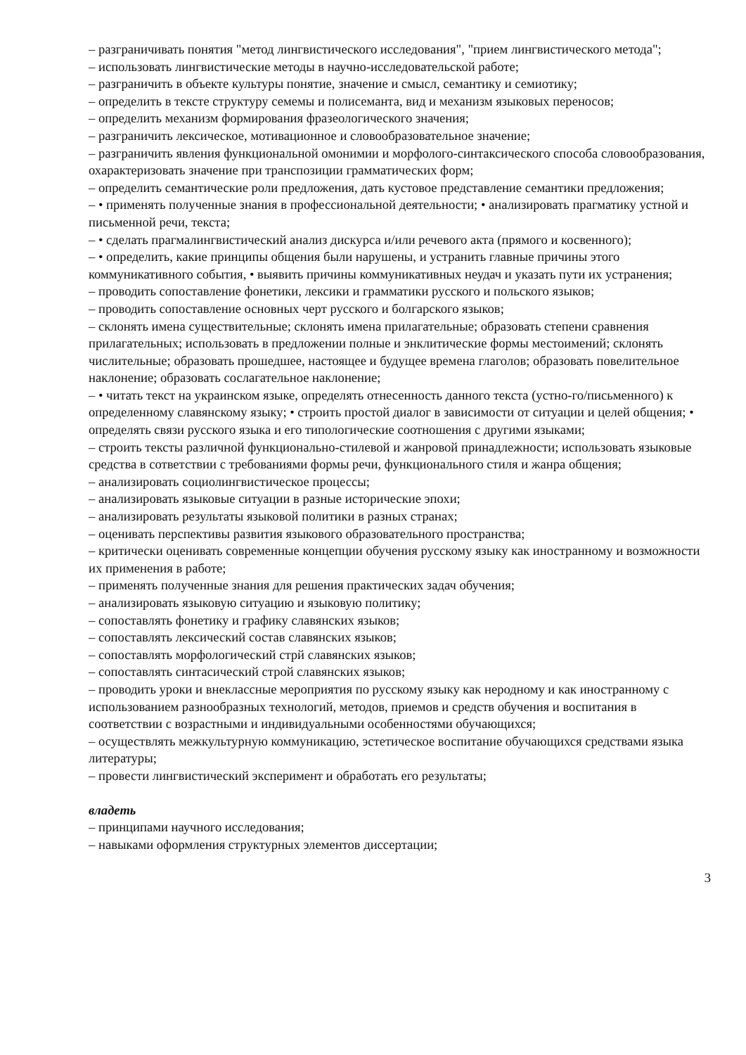– разграничивать понятия "метод лингвистического исследования", "прием лингвистического метода";
– использовать лингвистические методы в научно-исследовательской работе;
– разграничить в объекте культуры понятие, значение и смысл, семантику и семиотику;
– определить в тексте структуру семемы и полисеманта, вид и механизм языковых переносов;
– определить механизм формирования фразеологического значения;
– разграничить лексическое, мотивационное и словообразовательное значение;
– разграничить явления функциональной омонимии и морфолого-синтаксического способа словообразования, охарактеризовать значение при транспозиции грамматических форм;
– определить семантические роли предложения, дать кустовое представление семантики предложения;
– • применять полученные знания в профессиональной деятельности; • анализировать прагматику устной и письменной речи, текста;
– • сделать прагмалингвистический анализ дискурса и/или речевого акта (прямого и косвенного);
– • определить, какие принципы общения были нарушены, и устранить главные причины этого коммуникативного события, • выявить причины коммуникативных неудач и указать пути их устранения;
– проводить сопоставление фонетики, лексики и грамматики русского и польского языков;
– проводить сопоставление основных черт русского и болгарского языков;
– склонять имена существительные; склонять имена прилагательные; образовать степени сравнения прилагательных; использовать в предложении полные и энклитические формы местоимений; склонять числительные; образовать прошедшее, настоящее и будущее времена глаголов; образовать повелительное наклонение; образовать сослагательное наклонение;
– • читать текст на украинском языке, определять отнесенность данного текста (устно-го/письменного) к определенному славянскому языку; • строить простой диалог в зависимости от ситуации и целей общения; • определять связи русского языка и его типологические соотношения с другими языками;
– строить тексты различной функционально-стилевой и жанровой принадлежности; использовать языковые средства в сответствии с требованиями формы речи, функционального стиля и жанра общения;
– анализировать социолингвистическое процессы;
– анализировать языковые ситуации в разные исторические эпохи;
– анализировать результаты языковой политики в разных странах;
– оценивать перспективы развития языкового образовательного пространства;
– критически оценивать современные концепции обучения русскому языку как иностранному и возможности их применения в работе;
– применять полученные знания для решения практических задач обучения;
– анализировать языковую ситуацию и языковую политику;
– сопоставлять фонетику и графику славянских языков;
– сопоставлять лексический состав славянских языков;
– сопоставлять морфологический стрй славянских языков;
– сопоставлять синтасический строй славянских языков;
– проводить уроки и внеклассные мероприятия по русскому языку как неродному и как иностранному с использованием разнообразных технологий, методов, приемов и средств обучения и воспитания в соответствии с возрастными и индивидуальными особенностями обучающихся;
– осуществлять межкультурную коммуникацию, эстетическое воспитание обучающихся средствами языка литературы;
– провести лингвистический эксперимент и обработать его результаты;
владеть
– принципами научного исследования;
– навыками оформления структурных элементов диссертации;
3